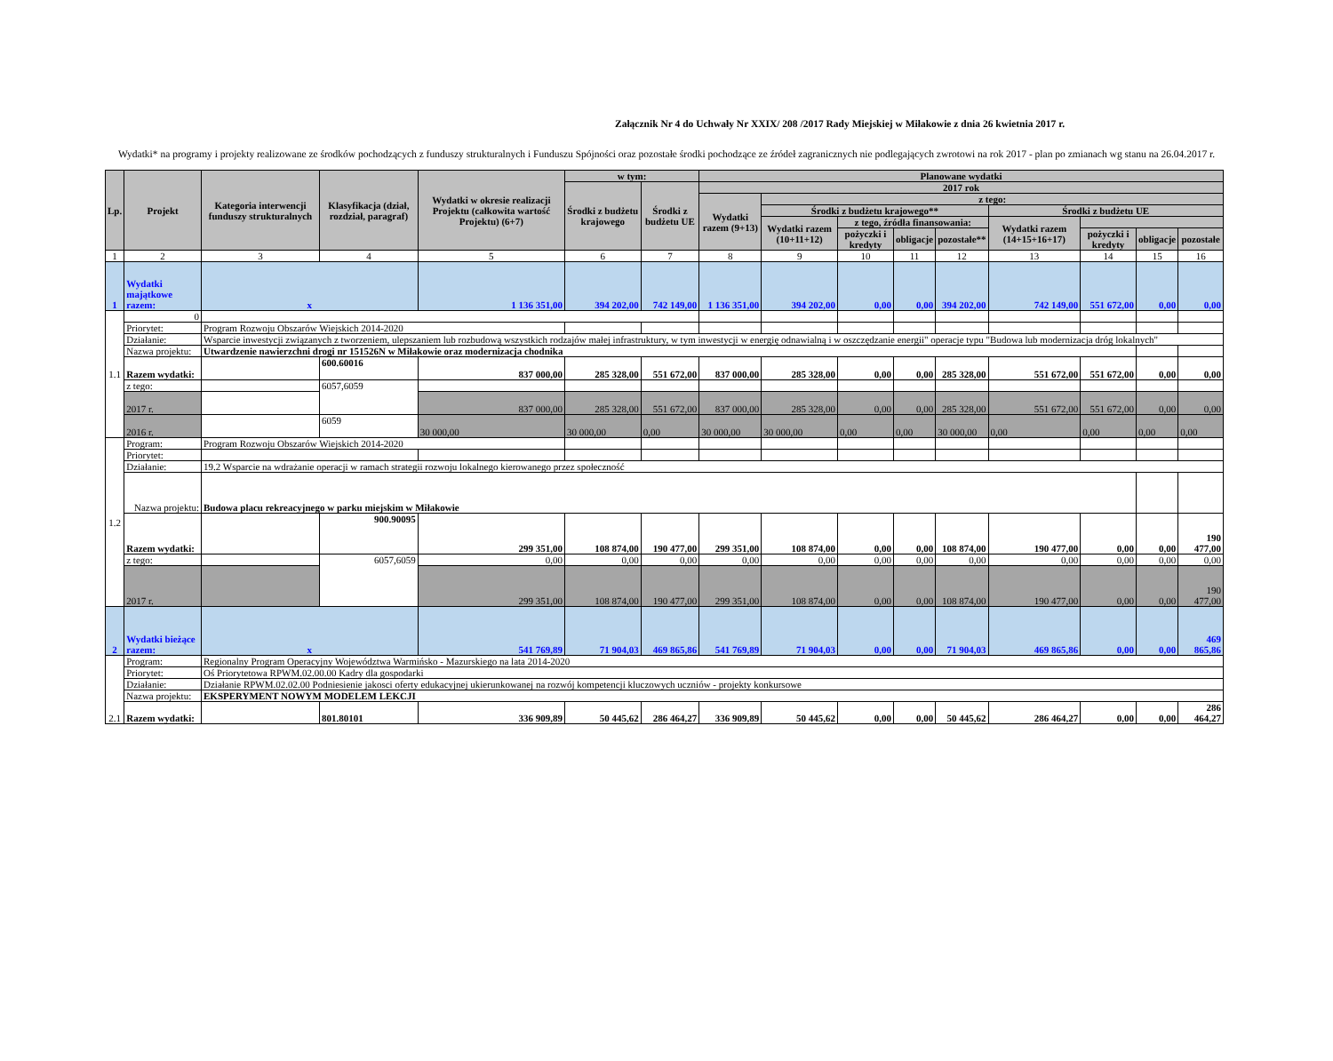Załącznik Nr 4 do Uchwały Nr XXIX/ 208 /2017 Rady Miejskiej w Miłakowie z dnia 26 kwietnia 2017 r.
Wydatki* na programy i projekty realizowane ze środków pochodzących z funduszy strukturalnych i Funduszu Spójności oraz pozostałe środki pochodzące ze źródeł zagranicznych nie podlegających zwrotowi na rok 2017 - plan po zmianach wg stanu na 26.04.2017 r.
| Lp. | Projekt | Kategoria interwencji funduszy strukturalnych | Klasyfikacja (dział, rozdział, paragraf) | Wydatki w okresie realizacji Projektu (całkowita wartość Projektu) (6+7) | w tym: | | Planowane wydatki | | | | | | | | |
| --- | --- | --- | --- | --- | --- | --- | --- | --- | --- | --- | --- | --- | --- | --- | --- |
| | | | | | Środki z budżetu krajowego | Środki z budżetu UE | 2017 rok | | | | | | | | |
| | | | | | | | Wydatki razem (9+13) | z tego: | | | | | | | |
| | | | | | | | | Środki z budżetu krajowego** | | | | Środki z budżetu UE | | | |
| | | | | | | | | Wydatki razem (10+11+12) | z tego, źródła finansowania: | | | Wydatki razem (14+15+16+17) | | | |
| | | | | | | | | | pożyczki i kredyty | obligacje | pozostałe** | | pożyczki i kredyty | obligacje | pozostałe |
| 1 | 2 | 3 | 4 | 5 | 6 | 7 | 8 | 9 | 10 | 11 | 12 | 13 | 14 | 15 | 16 |
| 1 | Wydatki majątkowe razem: | x | | 1 136 351,00 | 394 202,00 | 742 149,00 | 1 136 351,00 | 394 202,00 | 0,00 | 0,00 | 394 202,00 | 742 149,00 | 551 672,00 | 0,00 | 0,00 |
| 1.1 | 0 | | | | | | | | | | | | | | |
| | Priorytet: | Program Rozwoju Obszarów Wiejskich 2014-2020 | | | | | | | | | | | | | |
| | Działanie: | Wsparcie inwestycji związanych z tworzeniem, ulepszaniem lub rozbudową wszystkich rodzajów małej infrastruktury, w tym inwestycji w energię odnawialną i w oszczędzanie energii" operacje typu "Budowa lub modernizacja dróg lokalnych" | | | | | | | | | | | | | |
| | Nazwa projektu: | Utwardzenie nawierzchni drogi nr 151526N w Miłakowie oraz modernizacja chodnika | | | | | | | | | | | | | |
| | Razem wydatki: | | 600.60016 | 837 000,00 | 285 328,00 | 551 672,00 | 837 000,00 | 285 328,00 | 0,00 | 0,00 | 285 328,00 | 551 672,00 | 551 672,00 | 0,00 | 0,00 |
| | z tego: | | 6057,6059 | | | | | | | | | | | | |
| | 2017 r. | | | 837 000,00 | 285 328,00 | 551 672,00 | 837 000,00 | 285 328,00 | 0,00 | 0,00 | 285 328,00 | 551 672,00 | 551 672,00 | 0,00 | 0,00 |
| | 2016 r. | | 6059 | 30 000,00 | 30 000,00 | 0,00 | 30 000,00 | 30 000,00 | 0,00 | 0,00 | 30 000,00 | 0,00 | 0,00 | 0,00 | 0,00 |
| 1.2 | Program: | Program Rozwoju Obszarów Wiejskich 2014-2020 | | | | | | | | | | | | | |
| | Priorytet: | | | | | | | | | | | | | | |
| | Działanie: | 19.2 Wsparcie na wdrażanie operacji w ramach strategii rozwoju lokalnego kierowanego przez społeczność | | | | | | | | | | | | | |
| | Nazwa projektu: | Budowa placu rekreacyjnego w parku miejskim w Miłakowie | | | | | | | | | | | | | |
| | Razem wydatki: | | 900.90095 | 299 351,00 | 108 874,00 | 190 477,00 | 299 351,00 | 108 874,00 | 0,00 | 0,00 | 108 874,00 | 190 477,00 | 0,00 | 0,00 | 190 477,00 |
| | z tego: | | 6057,6059 | 0,00 | 0,00 | 0,00 | 0,00 | 0,00 | 0,00 | 0,00 | 0,00 | 0,00 | 0,00 | 0,00 | 0,00 |
| | 2017 r. | | | 299 351,00 | 108 874,00 | 190 477,00 | 299 351,00 | 108 874,00 | 0,00 | 0,00 | 108 874,00 | 190 477,00 | 0,00 | 0,00 | 190 477,00 |
| 2 | Wydatki bieżące razem: | x | | 541 769,89 | 71 904,03 | 469 865,86 | 541 769,89 | 71 904,03 | 0,00 | 0,00 | 71 904,03 | 469 865,86 | 0,00 | 0,00 | 469 865,86 |
| 2.1 | Program: | Regionalny Program Operacyjny Województwa Warmińsko - Mazurskiego na lata 2014-2020 | | | | | | | | | | | | | |
| | Priorytet: | Oś Priorytetowa RPWM.02.00.00 Kadry dla gospodarki | | | | | | | | | | | | | |
| | Działanie: | Działanie RPWM.02.02.00 Podniesienie jakosci oferty edukacyjnej ukierunkowanej na rozwój kompetencji kluczowych uczniów - projekty konkursowe | | | | | | | | | | | | | |
| | Nazwa projektu: | EKSPERYMENT NOWYM MODELEM LEKCJI | | | | | | | | | | | | | |
| | Razem wydatki: | | 801.80101 | 336 909,89 | 50 445,62 | 286 464,27 | 336 909,89 | 50 445,62 | 0,00 | 0,00 | 50 445,62 | 286 464,27 | 0,00 | 0,00 | 286 464,27 |